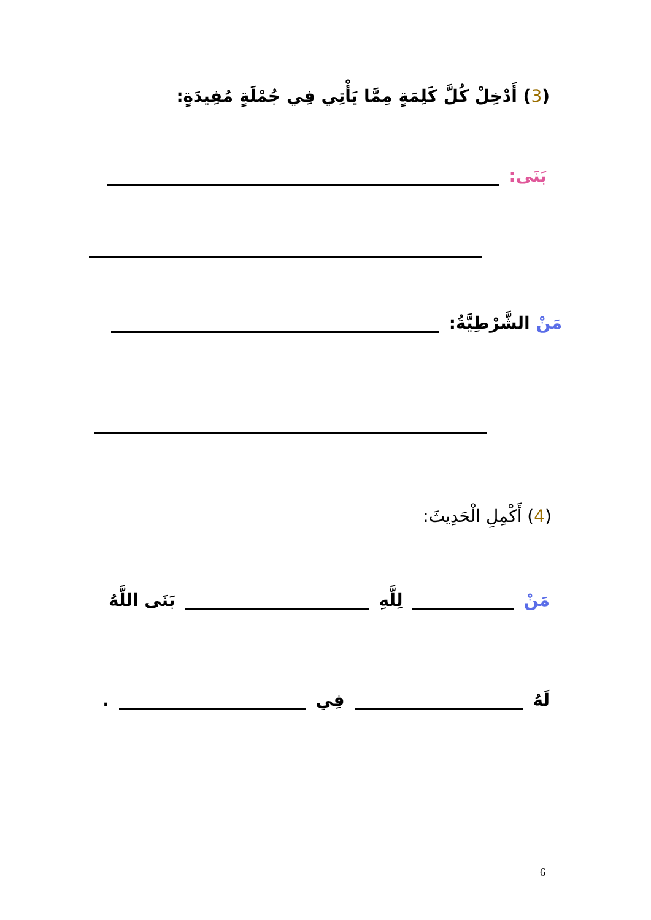(3) أَدْخِلْ كُلَّ كَلِمَةٍ مِمَّا يَأْتِي فِي جُمْلَةٍ مُفِيدَةٍ:
بَنَى:
مَنْ الشَّرْطِيَّةُ:
(4) أَكْمِلِ الْحَدِيثَ:
مَنْ لِلَّهِ بَنَى اللَّهُ
لَهُ فِي .
6